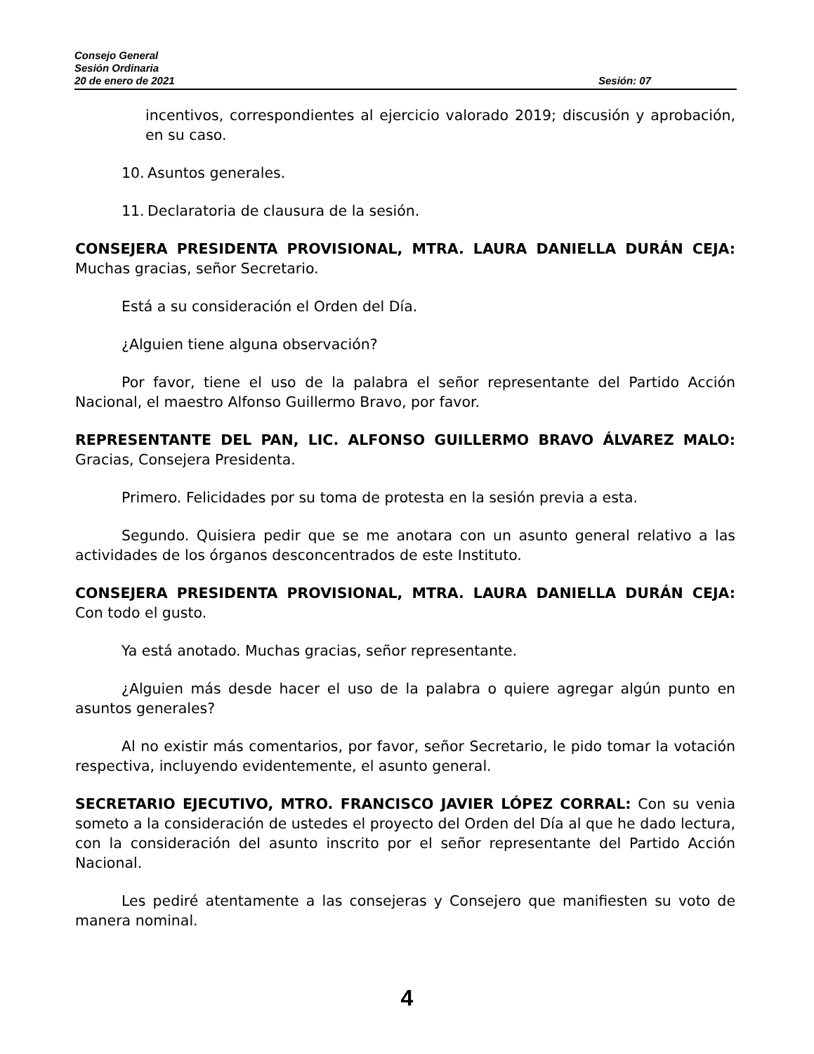Consejo General
Sesión Ordinaria
20 de enero de 2021 Sesión: 07
incentivos, correspondientes al ejercicio valorado 2019; discusión y aprobación, en su caso.
10. Asuntos generales.
11. Declaratoria de clausura de la sesión.
CONSEJERA PRESIDENTA PROVISIONAL, MTRA. LAURA DANIELLA DURÁN CEJA: Muchas gracias, señor Secretario.
Está a su consideración el Orden del Día.
¿Alguien tiene alguna observación?
Por favor, tiene el uso de la palabra el señor representante del Partido Acción Nacional, el maestro Alfonso Guillermo Bravo, por favor.
REPRESENTANTE DEL PAN, LIC. ALFONSO GUILLERMO BRAVO ÁLVAREZ MALO: Gracias, Consejera Presidenta.
Primero. Felicidades por su toma de protesta en la sesión previa a esta.
Segundo. Quisiera pedir que se me anotara con un asunto general relativo a las actividades de los órganos desconcentrados de este Instituto.
CONSEJERA PRESIDENTA PROVISIONAL, MTRA. LAURA DANIELLA DURÁN CEJA: Con todo el gusto.
Ya está anotado. Muchas gracias, señor representante.
¿Alguien más desde hacer el uso de la palabra o quiere agregar algún punto en asuntos generales?
Al no existir más comentarios, por favor, señor Secretario, le pido tomar la votación respectiva, incluyendo evidentemente, el asunto general.
SECRETARIO EJECUTIVO, MTRO. FRANCISCO JAVIER LÓPEZ CORRAL: Con su venia someto a la consideración de ustedes el proyecto del Orden del Día al que he dado lectura, con la consideración del asunto inscrito por el señor representante del Partido Acción Nacional.
Les pediré atentamente a las consejeras y Consejero que manifiesten su voto de manera nominal.
4